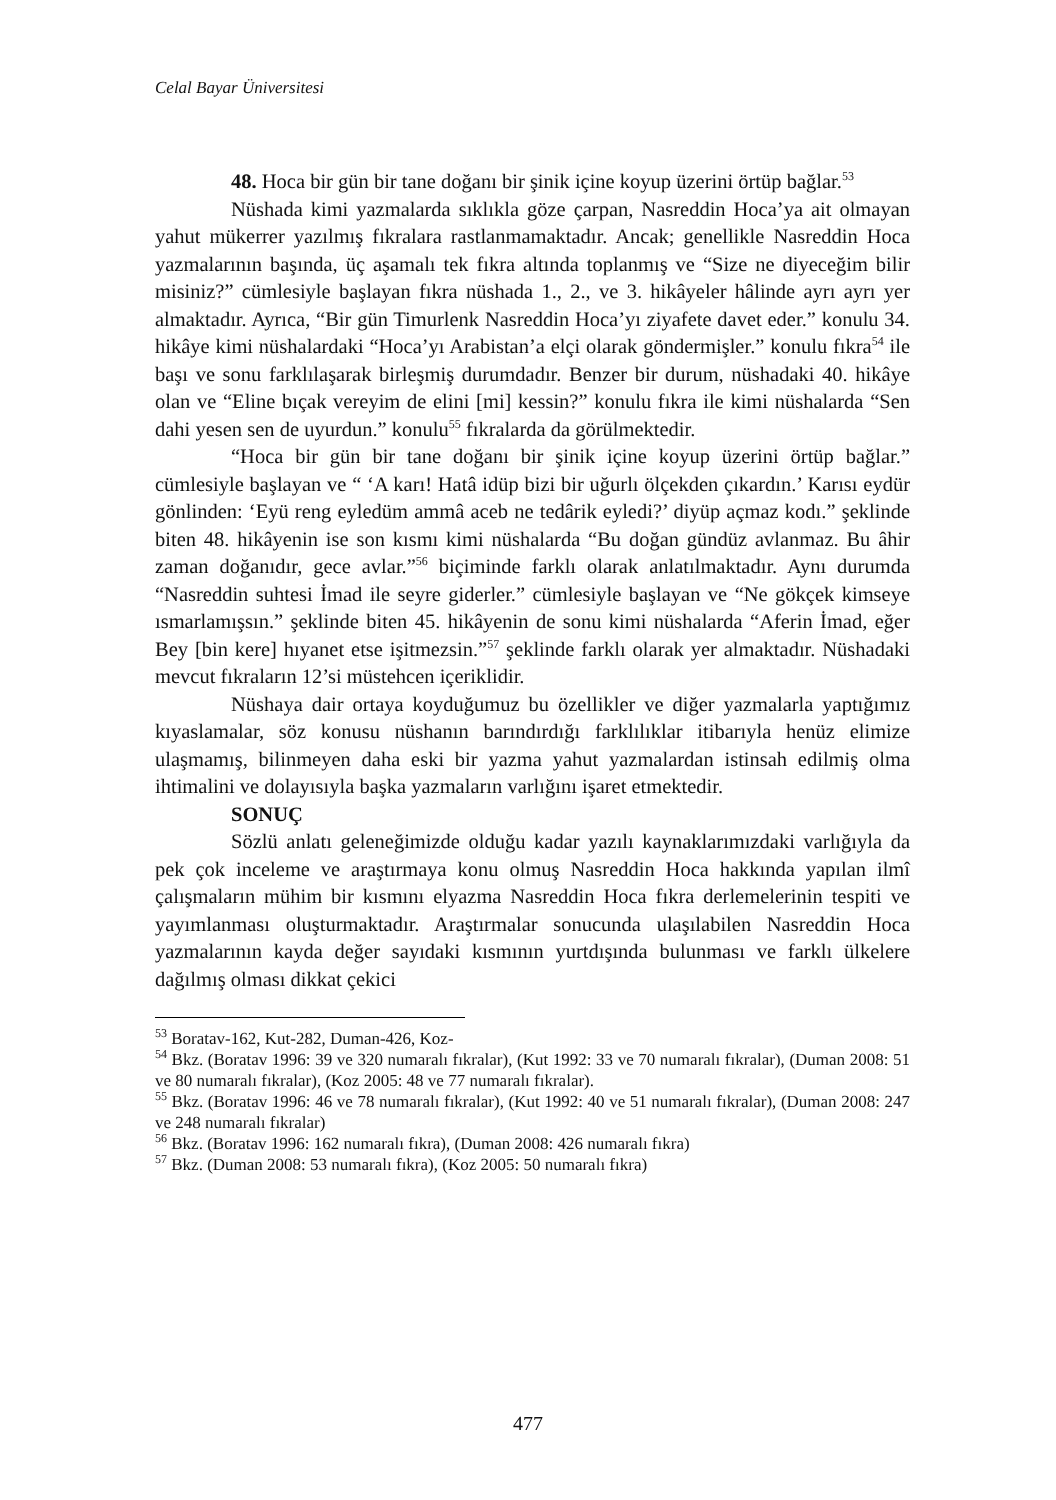Celal Bayar Üniversitesi
48. Hoca bir gün bir tane doğanı bir şinik içine koyup üzerini örtüp bağlar.<sup>53</sup>
Nüshada kimi yazmalarda sıklıkla göze çarpan, Nasreddin Hoca’ya ait olmayan yahut mükerrer yazılmış fıkralara rastlanmamaktadır. Ancak; genellikle Nasreddin Hoca yazmalarının başında, üç aşamalı tek fıkra altında toplanmış ve “Size ne diyeceğim bilir misiniz?” cümlesiyle başlayan fıkra nüshada 1., 2., ve 3. hikâyeler hâlinde ayrı ayrı yer almaktadır. Ayrıca, “Bir gün Timurlenk Nasreddin Hoca’yı ziyafete davet eder.” konulu 34. hikâye kimi nüshalardaki “Hoca’yı Arabistan’a elçi olarak göndermişler.” konulu fıkra<sup>54</sup> ile başı ve sonu farklılaşarak birleşmiş durumdadır. Benzer bir durum, nüshadaki 40. hikâye olan ve “Eline bıçak vereyim de elini [mi] kessin?” konulu fıkra ile kimi nüshalarda “Sen dahi yesen sen de uyurdun.” konulu<sup>55</sup> fıkralarda da görülmektedir.
“Hoca bir gün bir tane doğanı bir şinik içine koyup üzerini örtüp bağlar.” cümlesiyle başlayan ve “ ‘A karı! Hatâ idüp bizi bir uğurlı ölçekden çıkardın.’ Karısı eydür gönlinden: ‘Eyü reng eyledüm ammâ aceb ne tedârik eyledi?’ diyüp açmaz kodı.” şeklinde biten 48. hikâyenin ise son kısmı kimi nüshalarda “Bu doğan gündüz avlanmaz. Bu âhir zaman doğanıdır, gece avlar.”<sup>56</sup> biçiminde farklı olarak anlatılmaktadır. Aynı durumda “Nasreddin suhtesi İmad ile seyre giderler.” cümlesiyle başlayan ve “Ne gökçek kimseye ısmarlamışsın.” şeklinde biten 45. hikâyenin de sonu kimi nüshalarda “Aferin İmad, eğer Bey [bin kere] hıyanet etse işitmezsin.”<sup>57</sup> şeklinde farklı olarak yer almaktadır. Nüshadaki mevcut fıkraların 12’si müstehcen içeriklidir.
Nüshaya dair ortaya koyduğumuz bu özellikler ve diğer yazmalarla yaptığımız kıyaslamalar, söz konusu nüshanın barındırdığı farklılıklar itibarıyla henüz elimize ulaşmamış, bilinmeyen daha eski bir yazma yahut yazmalardan istinsah edilmiş olma ihtimalini ve dolayısıyla başka yazmaların varlığını işaret etmektedir.
SONUÇ
Sözlü anlatı geleneğimizde olduğu kadar yazılı kaynaklarımızdaki varlığıyla da pek çok inceleme ve araştırmaya konu olmuş Nasreddin Hoca hakkında yapılan ilmî çalışmaların mühim bir kısmını elyazma Nasreddin Hoca fıkra derlemelerinin tespiti ve yayımlanması oluşturmaktadır. Araştırmalar sonucunda ulaşılabilen Nasreddin Hoca yazmalarının kayda değer sayıdaki kısmının yurtdışında bulunması ve farklı ülkelere dağılmış olması dikkat çekici
<sup>53</sup> Boratav-162, Kut-282, Duman-426, Koz-
<sup>54</sup> Bkz. (Boratav 1996: 39 ve 320 numaralı fıkralar), (Kut 1992: 33 ve 70 numaralı fıkralar), (Duman 2008: 51 ve 80 numaralı fıkralar), (Koz 2005: 48 ve 77 numaralı fıkralar).
<sup>55</sup> Bkz. (Boratav 1996: 46 ve 78 numaralı fıkralar), (Kut 1992: 40 ve 51 numaralı fıkralar), (Duman 2008: 247 ve 248 numaralı fıkralar)
<sup>56</sup> Bkz. (Boratav 1996: 162 numaralı fıkra), (Duman 2008: 426 numaralı fıkra)
<sup>57</sup> Bkz. (Duman 2008: 53 numaralı fıkra), (Koz 2005: 50 numaralı fıkra)
477